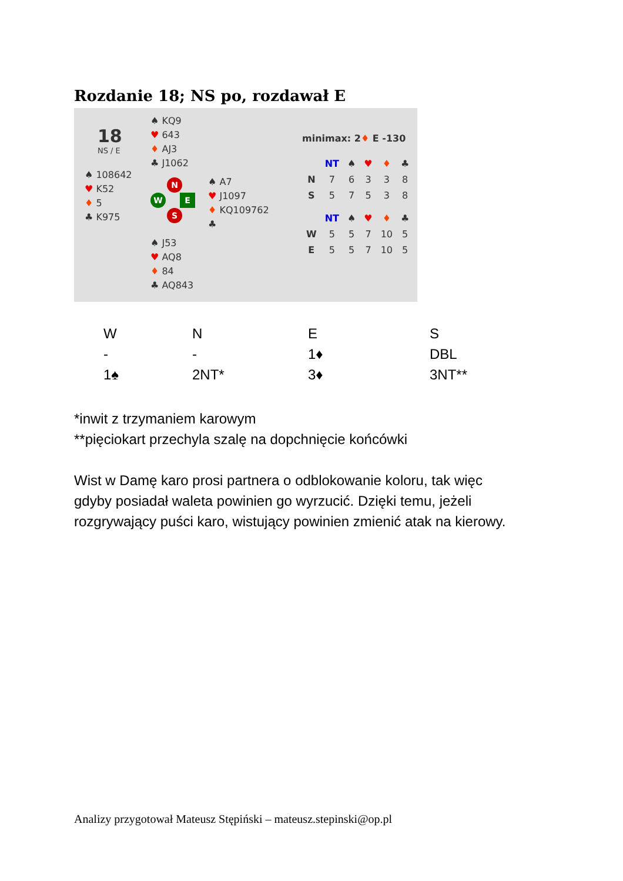Rozdanie 18; NS po, rozdawał E
18
NS / E
♠ 108642
♥ K52
♦ 5
♣ K975
♠ KQ9
♥ 643
♦ AJ3
♣ J1062
N
W E
S
♠ J53
♥ AQ8
♦ 84
♣ AQ843
♠ A7
♥ J1097
♦ KQ109762
♣
minimax: 2♦ E -130
| | NT | ♠ | ♥ | ♦ | ♣ |
| --- | --- | --- | --- | --- | --- |
| N | 7 | 6 | 3 | 3 | 8 |
| S | 5 | 7 | 5 | 3 | 8 |
| | NT | ♠ | ♥ | ♦ | ♣ |
| W | 5 | 5 | 7 | 10 | 5 |
| E | 5 | 5 | 7 | 10 | 5 |
| W | N | E | S |
| - | - | 1♦ | DBL |
| 1♠ | 2NT* | 3♦ | 3NT** |
*inwit z trzymaniem karowym
**pięciokart przechyla szalę na dopchnięcie końcówki
Wist w Damę karo prosi partnera o odblokowanie koloru, tak więc
gdyby posiadał waleta powinien go wyrzucić. Dzięki temu, jeżeli
rozgrywający puści karo, wistujący powinien zmienić atak na kierowy.
Analizy przygotował Mateusz Stępiński – mateusz.stepinski@op.pl